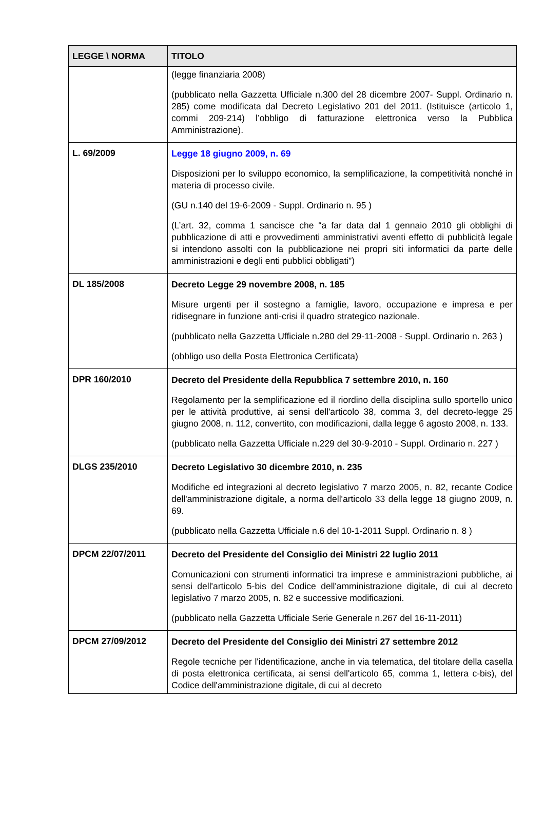| LEGGE \ NORMA | TITOLO |
| --- | --- |
| | (legge finanziaria 2008) (pubblicato nella Gazzetta Ufficiale n.300 del 28 dicembre 2007- Suppl. Ordinario n. 285) come modificata dal Decreto Legislativo 201 del 2011. (Istituisce (articolo 1, commi 209-214) l’obbligo di fatturazione elettronica verso la Pubblica Amministrazione). |
| L. 69/2009 | Legge 18 giugno 2009, n. 69 Disposizioni per lo sviluppo economico, la semplificazione, la competitività nonché in materia di processo civile. (GU n.140 del 19-6-2009 - Suppl. Ordinario n. 95 ) (L’art. 32, comma 1 sancisce che “a far data dal 1 gennaio 2010 gli obblighi di pubblicazione di atti e provvedimenti amministrativi aventi effetto di pubblicità legale si intendono assolti con la pubblicazione nei propri siti informatici da parte delle amministrazioni e degli enti pubblici obbligati”) |
| DL 185/2008 | Decreto Legge 29 novembre 2008, n. 185 Misure urgenti per il sostegno a famiglie, lavoro, occupazione e impresa e per ridisegnare in funzione anti-crisi il quadro strategico nazionale. (pubblicato nella Gazzetta Ufficiale n.280 del 29-11-2008 - Suppl. Ordinario n. 263 ) (obbligo uso della Posta Elettronica Certificata) |
| DPR 160/2010 | Decreto del Presidente della Repubblica 7 settembre 2010, n. 160 Regolamento per la semplificazione ed il riordino della disciplina sullo sportello unico per le attività produttive, ai sensi dell'articolo 38, comma 3, del decreto-legge 25 giugno 2008, n. 112, convertito, con modificazioni, dalla legge 6 agosto 2008, n. 133. (pubblicato nella Gazzetta Ufficiale n.229 del 30-9-2010 - Suppl. Ordinario n. 227 ) |
| DLGS 235/2010 | Decreto Legislativo 30 dicembre 2010, n. 235 Modifiche ed integrazioni al decreto legislativo 7 marzo 2005, n. 82, recante Codice dell'amministrazione digitale, a norma dell'articolo 33 della legge 18 giugno 2009, n. 69. (pubblicato nella Gazzetta Ufficiale n.6 del 10-1-2011 Suppl. Ordinario n. 8 ) |
| DPCM 22/07/2011 | Decreto del Presidente del Consiglio dei Ministri 22 luglio 2011 Comunicazioni con strumenti informatici tra imprese e amministrazioni pubbliche, ai sensi dell'articolo 5-bis del Codice dell'amministrazione digitale, di cui al decreto legislativo 7 marzo 2005, n. 82 e successive modificazioni. (pubblicato nella Gazzetta Ufficiale Serie Generale n.267 del 16-11-2011) |
| DPCM 27/09/2012 | Decreto del Presidente del Consiglio dei Ministri 27 settembre 2012 Regole tecniche per l'identificazione, anche in via telematica, del titolare della casella di posta elettronica certificata, ai sensi dell'articolo 65, comma 1, lettera c-bis), del Codice dell'amministrazione digitale, di cui al decreto |